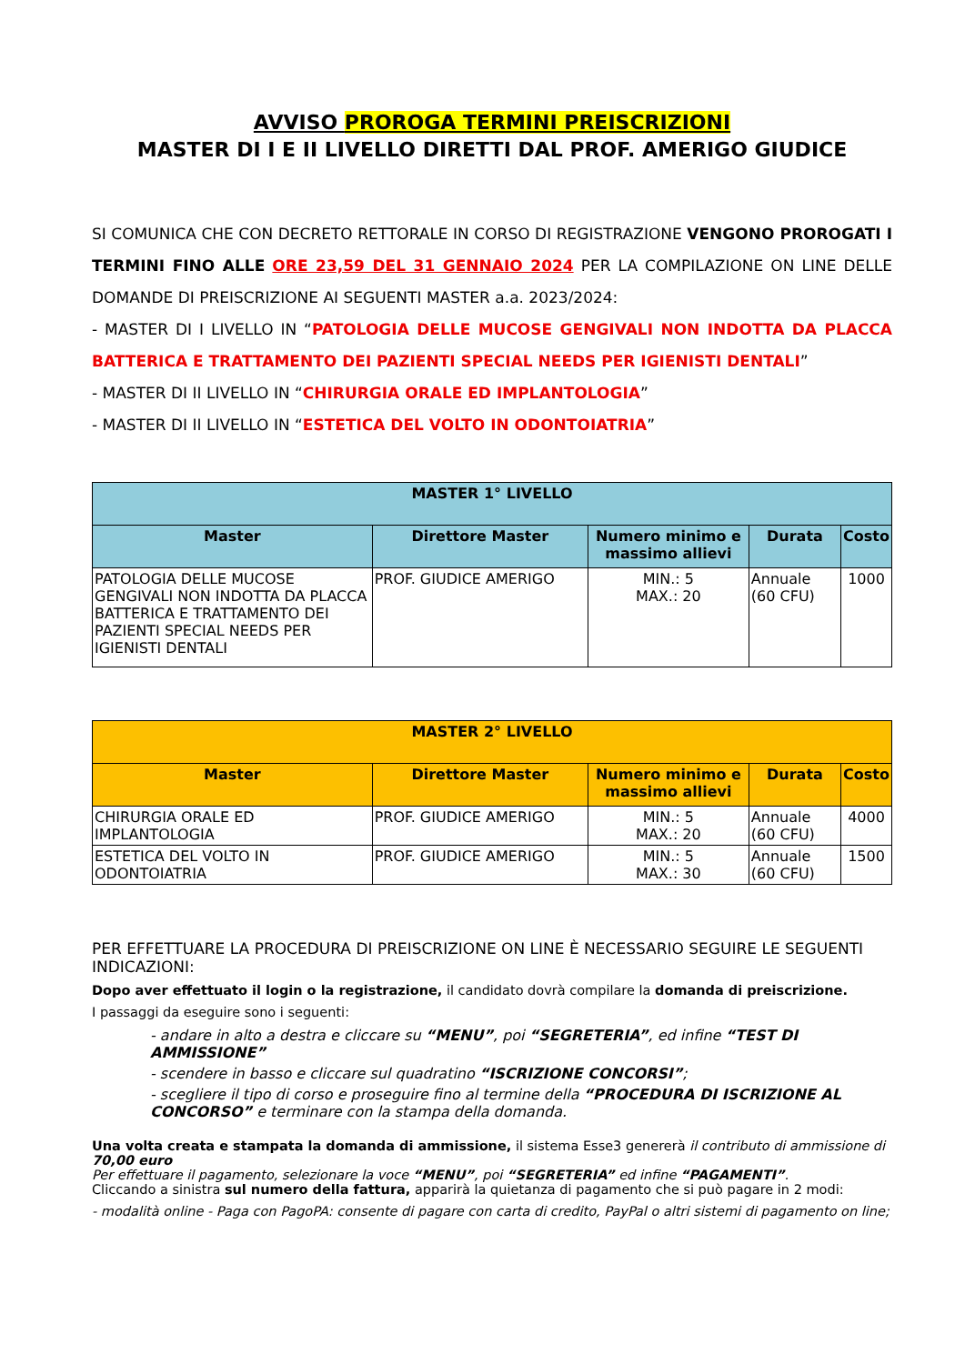AVVISO PROROGA TERMINI PREISCRIZIONI
MASTER DI I E II LIVELLO DIRETTI DAL PROF. AMERIGO GIUDICE
SI COMUNICA CHE CON DECRETO RETTORALE IN CORSO DI REGISTRAZIONE VENGONO PROROGATI I TERMINI FINO ALLE ORE 23,59 DEL 31 GENNAIO 2024 PER LA COMPILAZIONE ON LINE DELLE DOMANDE DI PREISCRIZIONE AI SEGUENTI MASTER a.a. 2023/2024:
- MASTER DI I LIVELLO IN “PATOLOGIA DELLE MUCOSE GENGIVALI NON INDOTTA DA PLACCA BATTERICA E TRATTAMENTO DEI PAZIENTI SPECIAL NEEDS PER IGIENISTI DENTALI”
- MASTER DI II LIVELLO IN “CHIRURGIA ORALE ED IMPLANTOLOGIA”
- MASTER DI II LIVELLO IN “ESTETICA DEL VOLTO IN ODONTOIATRIA”
| MASTER 1° LIVELLO | | | | |
| --- | --- | --- | --- | --- |
| Master | Direttore Master | Numero minimo e massimo allievi | Durata | Costo |
| PATOLOGIA DELLE MUCOSE GENGIVALI NON INDOTTA DA PLACCA BATTERICA E TRATTAMENTO DEI PAZIENTI SPECIAL NEEDS PER IGIENISTI DENTALI | PROF. GIUDICE AMERIGO | MIN.: 5 MAX.: 20 | Annuale (60 CFU) | 1000 |
| MASTER 2° LIVELLO | | | | |
| --- | --- | --- | --- | --- |
| Master | Direttore Master | Numero minimo e massimo allievi | Durata | Costo |
| CHIRURGIA ORALE ED IMPLANTOLOGIA | PROF. GIUDICE AMERIGO | MIN.: 5 MAX.: 20 | Annuale (60 CFU) | 4000 |
| ESTETICA DEL VOLTO IN ODONTOIATRIA | PROF. GIUDICE AMERIGO | MIN.: 5 MAX.: 30 | Annuale (60 CFU) | 1500 |
PER EFFETTUARE LA PROCEDURA DI PREISCRIZIONE ON LINE È NECESSARIO SEGUIRE LE SEGUENTI INDICAZIONI:
Dopo aver effettuato il login o la registrazione, il candidato dovrà compilare la domanda di preiscrizione.
I passaggi da eseguire sono i seguenti:
- andare in alto a destra e cliccare su “MENU”, poi “SEGRETERIA”, ed infine “TEST DI AMMISSIONE”
- scendere in basso e cliccare sul quadratino “ISCRIZIONE CONCORSI”;
- scegliere il tipo di corso e proseguire fino al termine della “PROCEDURA DI ISCRIZIONE AL CONCORSO” e terminare con la stampa della domanda.
Una volta creata e stampata la domanda di ammissione, il sistema Esse3 genererà il contributo di ammissione di 70,00 euro
Per effettuare il pagamento, selezionare la voce “MENU”, poi “SEGRETERIA” ed infine “PAGAMENTI”.
Cliccando a sinistra sul numero della fattura, apparirà la quietanza di pagamento che si può pagare in 2 modi:
- modalità online - Paga con PagoPA: consente di pagare con carta di credito, PayPal o altri sistemi di pagamento on line;